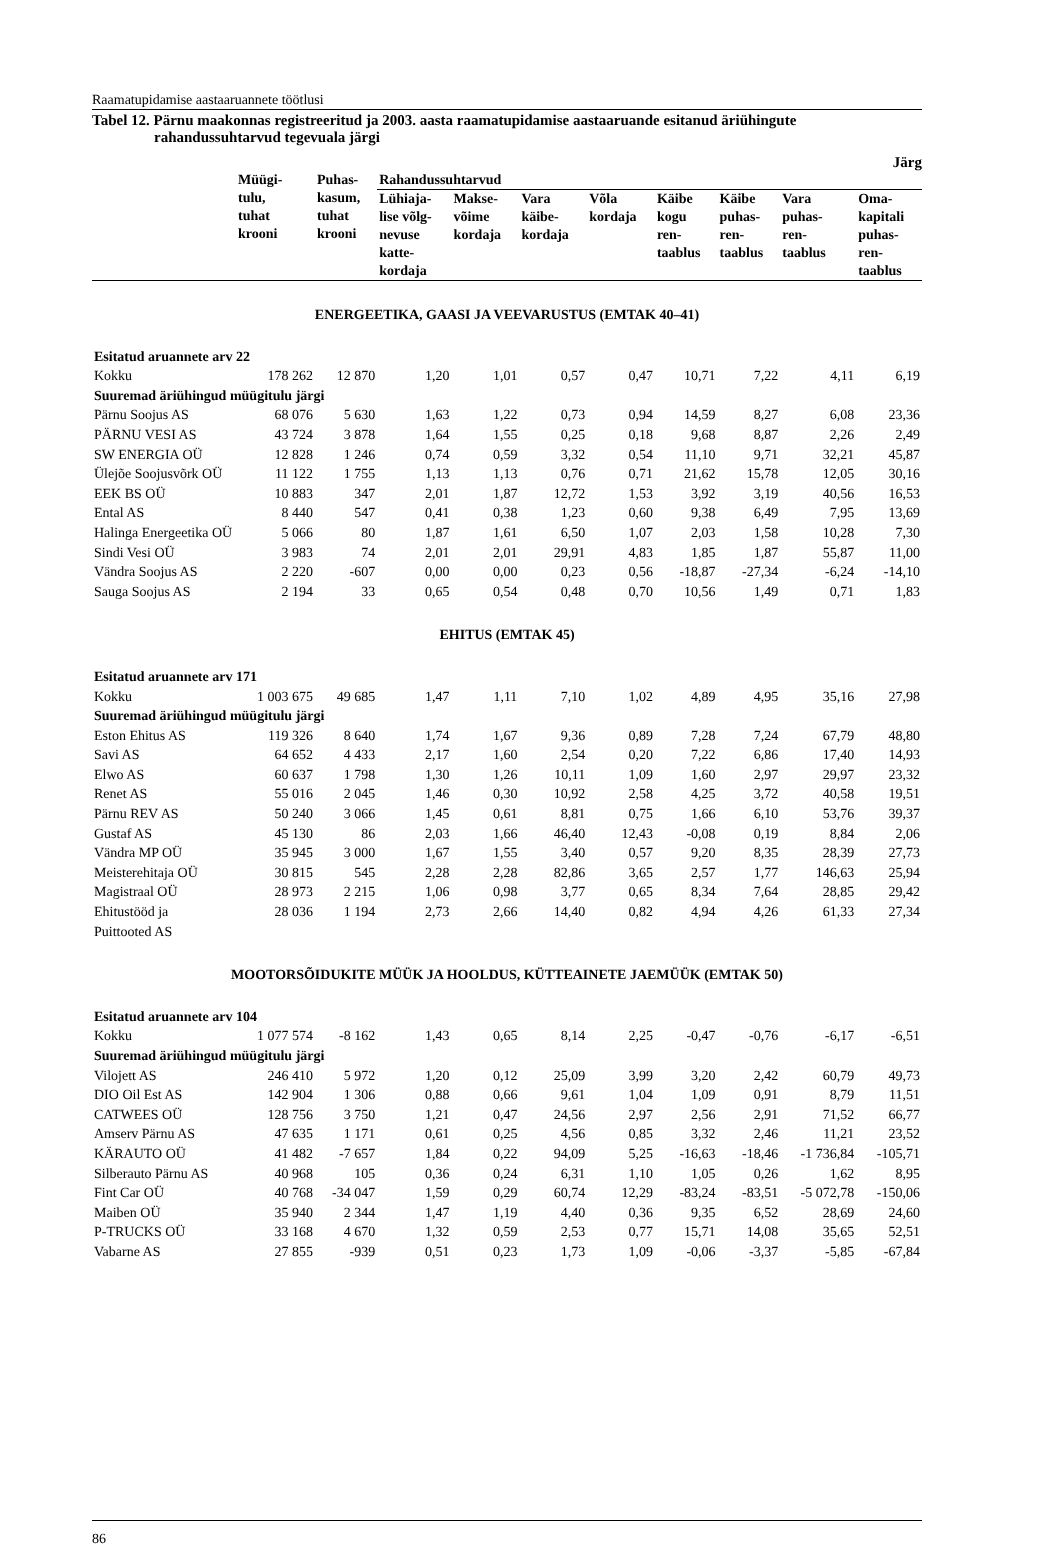Raamatupidamise aastaaruannete töötlusi
Tabel 12. Pärnu maakonnas registreeritud ja 2003. aasta raamatupidamise aastaaruande esitanud äriühingute rahandussuhtarvud tegevuala järgi
Järg
| | Müügi- tulu, tuhat krooni | Puhas- kasum, tuhat krooni | Rahandussuhtarvud | | | | | | | |
| --- | --- | --- | --- | --- | --- | --- | --- | --- | --- | --- |
| | | | Lühiaja- lise võlg- nevuse katte- kordaja | Makse- võime kordaja | Vara käibe- kordaja | Võla kordaja | Käibe kogu ren- taablus | Käibe puhas- ren- taablus | Vara puhas- ren- taablus | Oma- kapitali puhas- ren- taablus |
| ENERGEETIKA, GAASI JA VEEVARUSTUS (EMTAK 40–41) | | | | | | | | | | |
| Esitatud aruannete arv 22 | | | | | | | | | | |
| Kokku | 178 262 | 12 870 | 1,20 | 1,01 | 0,57 | 0,47 | 10,71 | 7,22 | 4,11 | 6,19 |
| Suuremad äriühingud müügitulu järgi | | | | | | | | | | |
| Pärnu Soojus AS | 68 076 | 5 630 | 1,63 | 1,22 | 0,73 | 0,94 | 14,59 | 8,27 | 6,08 | 23,36 |
| PÄRNU VESI AS | 43 724 | 3 878 | 1,64 | 1,55 | 0,25 | 0,18 | 9,68 | 8,87 | 2,26 | 2,49 |
| SW ENERGIA OÜ | 12 828 | 1 246 | 0,74 | 0,59 | 3,32 | 0,54 | 11,10 | 9,71 | 32,21 | 45,87 |
| Ülejõe Soojusvõrk OÜ | 11 122 | 1 755 | 1,13 | 1,13 | 0,76 | 0,71 | 21,62 | 15,78 | 12,05 | 30,16 |
| EEK BS OÜ | 10 883 | 347 | 2,01 | 1,87 | 12,72 | 1,53 | 3,92 | 3,19 | 40,56 | 16,53 |
| Ental AS | 8 440 | 547 | 0,41 | 0,38 | 1,23 | 0,60 | 9,38 | 6,49 | 7,95 | 13,69 |
| Halinga Energeetika OÜ | 5 066 | 80 | 1,87 | 1,61 | 6,50 | 1,07 | 2,03 | 1,58 | 10,28 | 7,30 |
| Sindi Vesi OÜ | 3 983 | 74 | 2,01 | 2,01 | 29,91 | 4,83 | 1,85 | 1,87 | 55,87 | 11,00 |
| Vändra Soojus AS | 2 220 | -607 | 0,00 | 0,00 | 0,23 | 0,56 | -18,87 | -27,34 | -6,24 | -14,10 |
| Sauga Soojus AS | 2 194 | 33 | 0,65 | 0,54 | 0,48 | 0,70 | 10,56 | 1,49 | 0,71 | 1,83 |
| EHITUS (EMTAK 45) | | | | | | | | | | |
| Esitatud aruannete arv 171 | | | | | | | | | | |
| Kokku | 1 003 675 | 49 685 | 1,47 | 1,11 | 7,10 | 1,02 | 4,89 | 4,95 | 35,16 | 27,98 |
| Suuremad äriühingud müügitulu järgi | | | | | | | | | | |
| Eston Ehitus AS | 119 326 | 8 640 | 1,74 | 1,67 | 9,36 | 0,89 | 7,28 | 7,24 | 67,79 | 48,80 |
| Savi AS | 64 652 | 4 433 | 2,17 | 1,60 | 2,54 | 0,20 | 7,22 | 6,86 | 17,40 | 14,93 |
| Elwo AS | 60 637 | 1 798 | 1,30 | 1,26 | 10,11 | 1,09 | 1,60 | 2,97 | 29,97 | 23,32 |
| Renet AS | 55 016 | 2 045 | 1,46 | 0,30 | 10,92 | 2,58 | 4,25 | 3,72 | 40,58 | 19,51 |
| Pärnu REV AS | 50 240 | 3 066 | 1,45 | 0,61 | 8,81 | 0,75 | 1,66 | 6,10 | 53,76 | 39,37 |
| Gustaf AS | 45 130 | 86 | 2,03 | 1,66 | 46,40 | 12,43 | -0,08 | 0,19 | 8,84 | 2,06 |
| Vändra MP OÜ | 35 945 | 3 000 | 1,67 | 1,55 | 3,40 | 0,57 | 9,20 | 8,35 | 28,39 | 27,73 |
| Meisterehitaja OÜ | 30 815 | 545 | 2,28 | 2,28 | 82,86 | 3,65 | 2,57 | 1,77 | 146,63 | 25,94 |
| Magistraal OÜ | 28 973 | 2 215 | 1,06 | 0,98 | 3,77 | 0,65 | 8,34 | 7,64 | 28,85 | 29,42 |
| Ehitustööd ja Puittooted AS | 28 036 | 1 194 | 2,73 | 2,66 | 14,40 | 0,82 | 4,94 | 4,26 | 61,33 | 27,34 |
| MOOTORSÕIDUKITE MÜÜK JA HOOLDUS, KÜTTEAINETE JAEMÜÜK (EMTAK 50) | | | | | | | | | | |
| Esitatud aruannete arv 104 | | | | | | | | | | |
| Kokku | 1 077 574 | -8 162 | 1,43 | 0,65 | 8,14 | 2,25 | -0,47 | -0,76 | -6,17 | -6,51 |
| Suuremad äriühingud müügitulu järgi | | | | | | | | | | |
| Vilojett AS | 246 410 | 5 972 | 1,20 | 0,12 | 25,09 | 3,99 | 3,20 | 2,42 | 60,79 | 49,73 |
| DIO Oil Est AS | 142 904 | 1 306 | 0,88 | 0,66 | 9,61 | 1,04 | 1,09 | 0,91 | 8,79 | 11,51 |
| CATWEES OÜ | 128 756 | 3 750 | 1,21 | 0,47 | 24,56 | 2,97 | 2,56 | 2,91 | 71,52 | 66,77 |
| Amserv Pärnu AS | 47 635 | 1 171 | 0,61 | 0,25 | 4,56 | 0,85 | 3,32 | 2,46 | 11,21 | 23,52 |
| KÄRAUTO OÜ | 41 482 | -7 657 | 1,84 | 0,22 | 94,09 | 5,25 | -16,63 | -18,46 | -1 736,84 | -105,71 |
| Silberauto Pärnu AS | 40 968 | 105 | 0,36 | 0,24 | 6,31 | 1,10 | 1,05 | 0,26 | 1,62 | 8,95 |
| Fint Car OÜ | 40 768 | -34 047 | 1,59 | 0,29 | 60,74 | 12,29 | -83,24 | -83,51 | -5 072,78 | -150,06 |
| Maiben OÜ | 35 940 | 2 344 | 1,47 | 1,19 | 4,40 | 0,36 | 9,35 | 6,52 | 28,69 | 24,60 |
| P-TRUCKS OÜ | 33 168 | 4 670 | 1,32 | 0,59 | 2,53 | 0,77 | 15,71 | 14,08 | 35,65 | 52,51 |
| Vabarne AS | 27 855 | -939 | 0,51 | 0,23 | 1,73 | 1,09 | -0,06 | -3,37 | -5,85 | -67,84 |
86